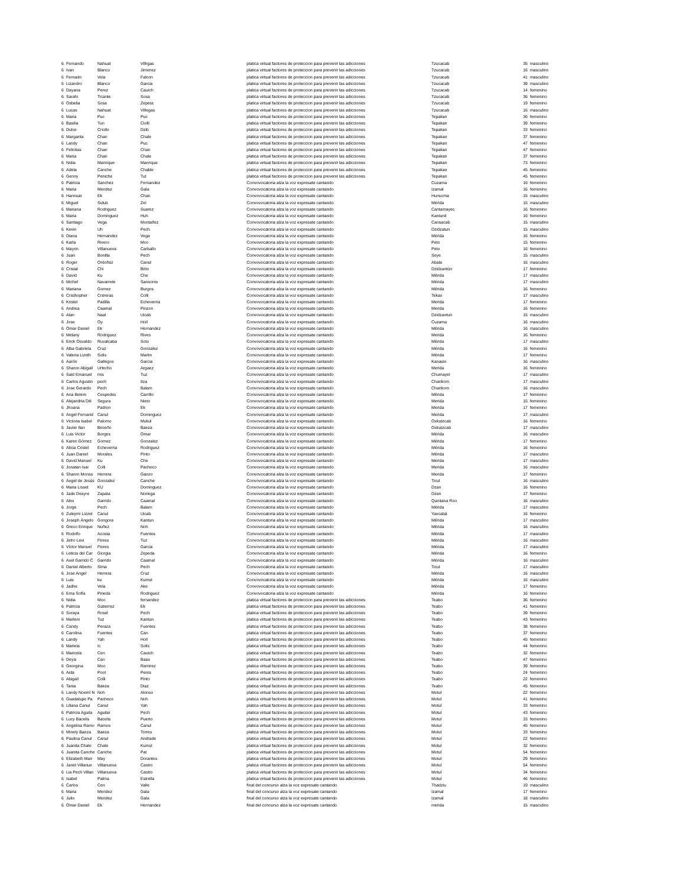| 6 | Fernando | Nahuat | Villrgas | platica virtual factores de proteccion para prevenir las adicciones | Tzucacab | 35 | masculino |
| 6 | Ivan | Blanco | Jimenez | platica virtual factores de proteccion para prevenir las adicciones | Tzucacab | 16 | masculino |
| 6 | Fernado | Vela | Falcon | platica virtual factores de proteccion para prevenir las adicciones | Tzucacab | 41 | masculino |
| 6 | Lizandro | Blanco | Garcia | platica virtual factores de proteccion para prevenir las adicciones | Tzucacab | 39 | masculino |
| 6 | Dayana | Perez | Cauich | platica virtual factores de proteccion para prevenir las adicciones | Tzucacab | 14 | femenino |
| 6 | Sarahi | Ticante | Sosa | platica virtual factores de proteccion para prevenir las adicciones | Tzucacab | 36 | femenino |
| 6 | Osbelia | Sosa | Zepeta | platica virtual factores de proteccion para prevenir las adicciones | Tzucacab | 19 | femenino |
| 6 | Lucas | Nahuat | Villegas | platica virtual factores de proteccion para prevenir las adicciones | Tzucacab | 16 | masculino |
| 6 | Maria | Puc | Puc | platica virtual factores de proteccion para prevenir las adicciones | Tepakan | 36 | femenino |
| 6 | Basilia | Tun | Ciolli | platica virtual factores de proteccion para prevenir las adicciones | Tepakan | 39 | femenino |
| 6 | Dulce | Criollo | Dzib | platica virtual factores de proteccion para prevenir las adicciones | Tepakan | 33 | femenino |
| 6 | Margarita | Chan | Chale | platica virtual factores de proteccion para prevenir las adicciones | Tepakan | 37 | femenino |
| 6 | Landy | Chan | Puc | platica virtual factores de proteccion para prevenir las adicciones | Tepakan | 47 | femenino |
| 6 | Felicitas | Chan | Chan | platica virtual factores de proteccion para prevenir las adicciones | Tepakan | 47 | femenino |
| 6 | Maria | Chan | Chale | platica virtual factores de proteccion para prevenir las adicciones | Tepakan | 37 | femenino |
| 6 | Nidia | Manrique | Manrique | platica virtual factores de proteccion para prevenir las adicciones | Tepakan | 73 | femenino |
| 6 | Adela | Canche | Chable | platica virtual factores de proteccion para prevenir las adicciones | Tepakan | 45 | femenino |
| 6 | Genny | Peniche | Tut | platica virtual factores de proteccion para prevenir las adicciones | Tepakan | 45 | femenino |
| 6 | Patricia | Sanchez | Fernandez | Convovocatoria alza la voz expresate cantando | Cuzama | 16 | femenino |
| 6 | Maria | Mendez | Gala | Convovocatoria alza la voz expresate cantando | Izamal | 16 | femenino |
| 6 | Hannuar | Ek | Chan | Convovocatoria alza la voz expresate cantando | Hunucma | 15 | masculino |
| 6 | Miguel | Sulub | Zel | Convovocatoria alza la voz expresate cantando | Mérida | 15 | masculino |
| 6 | Mariana | Rodriguez | Suarez | Convovocatoria alza la voz expresate cantando | Cantamayec | 16 | femenino |
| 6 | Maria | Dominguez | Huh | Convovocatoria alza la voz expresate cantando | Kantunil | 16 | femenino |
| 6 | Santiago | Vega | Montañez | Convovocatoria alza la voz expresate cantando | Cansacab | 15 | masculino |
| 6 | Kevin | Uh | Pech | Convovocatoria alza la voz expresate cantando | Dzidzatun | 15 | masculino |
| 6 | Diana | Hernandez | Vega | Convovocatoria alza la voz expresate cantando | Mérida | 16 | femenino |
| 6 | Karla | Rivero | Moo | Convovocatoria alza la voz expresate cantando | Peto | 15 | femenino |
| 6 | Mayrin | Villanueva | Carballo | Convovocatoria alza la voz expresate cantando | Peto | 16 | femenino |
| 6 | Juan | Bonilla | Pech | Convovocatoria alza la voz expresate cantando | Seye | 15 | masculino |
| 6 | Roger | Ordoñez | Canul | Convovocatoria alza la voz expresate cantando | Abala | 16 | masculino |
| 6 | Cristal | Chi | Brito | Convovocatoria alza la voz expresate cantando | Dzidzantún | 17 | femenino |
| 6 | David | Ku | Che | Convovocatoria alza la voz expresate cantando | Mérida | 17 | masculino |
| 6 | Michel | Navarrete | Sansores | Convovocatoria alza la voz expresate cantando | Mérida | 17 | masculino |
| 6 | Mariana | Gomez | Burgos | Convovocatoria alza la voz expresate cantando | Mérida | 16 | femenino |
| 6 | Cristhopher | Cntreras | Colli | Convovocatoria alza la voz expresate cantando | Tekax | 17 | masculino |
| 6 | Kristel | Padilla | Echeverria | Convovocatoria alza la voz expresate cantando | Merida | 17 | femenino |
| 6 | Andrea | Caamal | Pinzon | Convovocatoria alza la voz expresate cantando | Merida | 16 | femenino |
| 6 | Alan | Naal | Uicab | Convovocatoria alza la voz expresate cantando | Dzidzantun | 15 | masculino |
| 6 | Jose | Oy | Hoil | Convovocatoria alza la voz expresate cantando | Cuzama | 16 | masculino |
| 6 | Omar Daniel | Ek | Hernandez | Convovocatoria alza la voz expresate cantando | Mérida | 16 | masculino |
| 6 | Melany | Rodriguez | Rives | Convovocatoria alza la voz expresate cantando | Merida | 16 | femenino |
| 6 | Erick Osvaldo | Ruvalcaba | Soto | Convovocatoria alza la voz expresate cantando | Mérida | 17 | masculino |
| 6 | Alba Gabriela | Cruz | Gonzalez | Convovocatoria alza la voz expresate cantando | Mérida | 16 | femenino |
| 6 | Valeria Lizeth | Solis | Martin | Convovocatoria alza la voz expresate cantando | Mérida | 17 | femenino |
| 6 | Aarón | Gallegos | Garcia | Convovocatoria alza la voz expresate cantando | Kanasin | 16 | masculino |
| 6 | Sharon Abigail | Urtecho | Argaez | Convovocatoria alza la voz expresate cantando | Merida | 16 | femenino |
| 6 | Said Emanuel | mis | Tuz | Convovocatoria alza la voz expresate cantando | Chumayel | 17 | masculino |
| 6 | Carlos Agustin | pech | Itza | Convovocatoria alza la voz expresate cantando | Chankom | 17 | masculino |
| 6 | Jose Gerardo | Pech | Balam | Convovocatoria alza la voz expresate cantando | Chankom | 16 | masculino |
| 6 | Ana Belem | Cespedes | Carrillo | Convovocatoria alza la voz expresate cantando | Mérida | 17 | femenino |
| 6 | Alejandria Dili | Segura | Nieto | Convovocatoria alza la voz expresate cantando | Merida | 15 | femenino |
| 6 | Jhoana | Padron | Ek | Convovocatoria alza la voz expresate cantando | Merida | 17 | femenino |
| 6 | Angel Fernand | Canul | Dominguez | Convovocatoria alza la voz expresate cantando | Merida | 17 | masculino |
| 6 | Victoria Isabel | Palomo | Mukul | Convovocatoria alza la voz expresate cantando | Oxkutzcab | 16 | femenino |
| 6 | Javier Ilan | Briceño | Baeza | Convovocatoria alza la voz expresate cantando | Oxkutzcab | 17 | masculino |
| 6 | Luis Victor | Borges | Omar | Convovocatoria alza la voz expresate cantando | Mérida | 16 | masculino |
| 6 | Karen Gómez | Gomez | Gonzalez | Convovocatoria alza la voz expresate cantando | Mérida | 17 | femenino |
| 6 | Alicia Cristel | Echeverria | Rodriguez | Convovocatoria alza la voz expresate cantando | Mérida | 16 | femenino |
| 6 | Juan Daniel | Morales | Pinto | Convovocatoria alza la voz expresate cantando | Mérida | 17 | masculino |
| 6 | David Manuel | Ku | Che | Convovocatoria alza la voz expresate cantando | Merida | 17 | masculino |
| 6 | Jonatan Isai | Colli | Pacheco | Convovocatoria alza la voz expresate cantando | Merida | 16 | masculino |
| 6 | Sharon Monss | Herrera | Ganzo | Convovocatoria alza la voz expresate cantando | Merida | 17 | femenino |
| 6 | Ángel de Jesús | Gonzalez | Canche | Convovocatoria alza la voz expresate cantando | Ticul | 16 | masculino |
| 6 | Maria Lisset | KU | Dominguez | Convovocatoria alza la voz expresate cantando | Dzan | 16 | femenino |
| 6 | Jade Desyre | Zapata | Noriega | Convovocatoria alza la voz expresate cantando | Dzan | 17 | femenino |
| 6 | Alex | Garrido | Caamal | Convovocatoria alza la voz expresate cantando | Quintana Roo | 16 | masculino |
| 6 | Jorge | Pech | Balam | Convovocatoria alza la voz expresate cantando | Mérida | 17 | masculino |
| 6 | Zuleymi Lizzet | Canul | Uicab | Convovocatoria alza la voz expresate cantando | Yaxcabá | 16 | femenino |
| 6 | Joseph Ángelo | Gongora | Kantun | Convovocatoria alza la voz expresate cantando | Mérida | 17 | masculino |
| 6 | Greco Enrique | Nuñez | Noh | Convovocatoria alza la voz expresate cantando | Mérida | 16 | masculino |
| 6 | Rodolfo | Acosta | Fuentes | Convovocatoria alza la voz expresate cantando | Mérida | 17 | masculino |
| 6 | Jetro Levi | Flores | Tuz | Convovocatoria alza la voz expresate cantando | Mérida | 16 | masculino |
| 6 | Víctor Manuel | Flores | Garcia | Convovocatoria alza la voz expresate cantando | Mérida | 17 | masculino |
| 6 | Leticia del Car | Giorgia | Zepeda | Convovocatoria alza la voz expresate cantando | Mérida | 16 | femenino |
| 6 | Axel Garrido C | Garrido | Caamal | Convovocatoria alza la voz expresate cantando | Mérida | 16 | masculino |
| 6 | Daniel Alberto | Sima | Pech | Convovocatoria alza la voz expresate cantando | Ticul | 17 | masculino |
| 6 | Jose Angel | Herrera | Cruz | Convovocatoria alza la voz expresate cantando | Mérida | 16 | masculino |
| 6 | Luis | ku | Kumul | Convovocatoria alza la voz expresate cantando | Mérida | 16 | masculino |
| 6 | Jadhe | Vela | Ake | Convovocatoria alza la voz expresate cantando | Mérida | 17 | femenino |
| 6 | Ema Sofía | Pineda | Rodriguez | Convovocatoria alza la voz expresate cantando | Mérida | 16 | femenino |
| 6 | Nidia | Moo | fernandez | platica virtual factores de proteccion para prevenir las adicciones | Teabo | 36 | femenino |
| 6 | Patricia | Gutierrez | Ek | platica virtual factores de proteccion para prevenir las adicciones | Teabo | 41 | femenino |
| 6 | Soraya | Rosel | Pech | platica virtual factores de proteccion para prevenir las adicciones | Teabo | 39 | femenino |
| 6 | Marleni | Tuz | Kantun | platica virtual factores de proteccion para prevenir las adicciones | Teabo | 43 | femenino |
| 6 | Candy | Peraza | Fuentes | platica virtual factores de proteccion para prevenir las adicciones | Teabo | 38 | femenino |
| 6 | Carolina | Fuentes | Can | platica virtual factores de proteccion para prevenir las adicciones | Teabo | 37 | femenino |
| 6 | Landy | Yah | Hoil | platica virtual factores de proteccion para prevenir las adicciones | Teabo | 45 | femenino |
| 6 | Mariela | Ic | Solis | platica virtual factores de proteccion para prevenir las adicciones | Teabo | 44 | femenino |
| 6 | Maricela | Cen | Cauich | platica virtual factores de proteccion para prevenir las adicciones | Teabo | 32 | femenino |
| 6 | Deysi | Can | Baas | platica virtual factores de proteccion para prevenir las adicciones | Teabo | 47 | femenino |
| 6 | Georgina | Moo | Ramirez | platica virtual factores de proteccion para prevenir las adicciones | Teabo | 39 | femenino |
| 6 | Aida | Poot | Peres | platica virtual factores de proteccion para prevenir las adicciones | Teabo | 24 | femenino |
| 6 | Abigail | Colli | Pinto | platica virtual factores de proteccion para prevenir las adicciones | Teabo | 22 | femenino |
| 6 | Tania | Baeza | Diaz | platica virtual factores de proteccion para prevenir las adicciones | Teabo | 45 | femenino |
| 6 | Landy Noemí N | Noh | Alonso | platica virtual factores de proteccion para prevenir las adicciones | Motul | 22 | femenino |
| 6 | Guadalupe Pa | Pacheco | Noh | platica virtual factores de proteccion para prevenir las adicciones | Motul | 41 | femenino |
| 6 | Liliana Canul | Canul | Yah | platica virtual factores de proteccion para prevenir las adicciones | Motul | 33 | femenino |
| 6 | Patricia Aguila | Aguilar | Pech | platica virtual factores de proteccion para prevenir las adicciones | Motul | 43 | femenino |
| 6 | Lucy Bacelis | Bacelis | Puerto | platica virtual factores de proteccion para prevenir las adicciones | Motul | 33 | femenino |
| 6 | Angelina Ramo | Ramos | Canul | platica virtual factores de proteccion para prevenir las adicciones | Motul | 45 | femenino |
| 6 | Minely Baeza | Baeza | Torres | platica virtual factores de proteccion para prevenir las adicciones | Motul | 33 | femenino |
| 6 | Paulina Canul | Canul | Andrade | platica virtual factores de proteccion para prevenir las adicciones | Motul | 22 | femenino |
| 6 | Juanita Chale | Chale | Kumul | platica virtual factores de proteccion para prevenir las adicciones | Motul | 32 | femenino |
| 6 | Juanita Canche | Canche | Pat | platica virtual factores de proteccion para prevenir las adicciones | Motul | 54 | femenino |
| 6 | Elizabeth Mari | May | Dorantes | platica virtual factores de proteccion para prevenir las adicciones | Motul | 29 | femenino |
| 6 | Janet Villanue | Villanueva | Castro | platica virtual factores de proteccion para prevenir las adicciones | Motul | 54 | femenino |
| 6 | Lia Pech Villan | Villanueva | Castro | platica virtual factores de proteccion para prevenir las adicciones | Motul | 34 | femenino |
| 6 | Isabel | Palma | Estrella | platica virtual factores de proteccion para prevenir las adicciones | Motul | 46 | femenino |
| 6 | Carlos | Cen | Valle | final del concurso alza la voz expresate cantando | Thadziu | 19 | masculino |
| 6 | Maria | Mendez | Gala | final del concurso alza la voz expresate cantando | Izamal | 17 | femenino |
| 6 | Julio | Mendez | Gala | final del concurso alza la voz expresate cantando | Izamal | 18 | masculino |
| 6 | Omar Daniel | Ek | Hernandez | final del concurso alza la voz expresate cantando | merida | 15 | masculino |